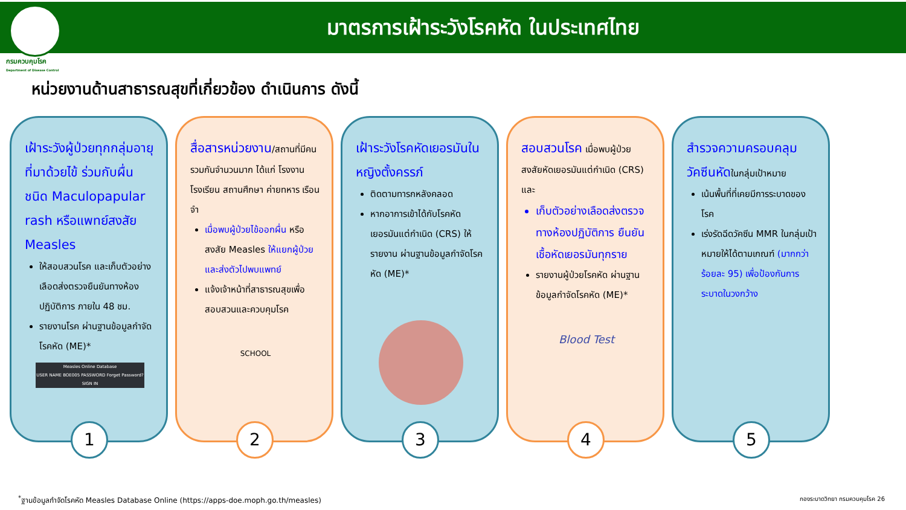มาตรการเฝ้าระวังโรคหัด ในประเทศไทย
กรมควบคุมโรค
Department of Disease Control
หน่วยงานด้านสาธารณสุขที่เกี่ยวข้อง ดำเนินการ ดังนี้
เฝ้าระวังผู้ป่วยทุกกลุ่มอายุ ที่มาด้วยไข้ ร่วมกับผื่นชนิด Maculopapular rash หรือแพทย์สงสัย Measles
ให้สอบสวนโรค และเก็บตัวอย่างเลือดส่งตรวจยืนยันทางห้องปฏิบัติการ ภายใน 48 ชม.
รายงานโรค ผ่านฐานข้อมูลกำจัดโรคหัด (ME)*
Measles Online Database
USER NAME BOE005 PASSWORD Forget Password? SIGN IN
1
สื่อสารหน่วยงาน/สถานที่มีคนรวมกันจำนวนมาก ได้แก่ โรงงาน โรงเรียน สถานศึกษา ค่ายทหาร เรือนจำ
เมื่อพบผู้ป่วยไข้ออกผื่น หรือสงสัย Measles ให้แยกผู้ป่วยและส่งตัวไปพบแพทย์
แจ้งเจ้าหน้าที่สาธารณสุขเพื่อสอบสวนและควบคุมโรค
SCHOOL
2
เฝ้าระวังโรคหัดเยอรมันในหญิงตั้งครรภ์
ติดตามทารกหลังคลอด
หากอาการเข้าได้กับโรคหัดเยอรมันแต่กำเนิด (CRS) ให้รายงาน ผ่านฐานข้อมูลกำจัดโรคหัด (ME)*
3
สอบสวนโรค เมื่อพบผู้ป่วยสงสัยหัดเยอรมันแต่กำเนิด (CRS) และ
เก็บตัวอย่างเลือดส่งตรวจทางห้องปฏิบัติการ ยืนยันเชื้อหัดเยอรมันทุกราย
รายงานผู้ป่วยโรคหัด ผ่านฐานข้อมูลกำจัดโรคหัด (ME)*
Blood Test
4
สำรวจความครอบคลุมวัคซีนหัดในกลุ่มเป้าหมาย
เน้นพื้นที่ที่เคยมีการระบาดของโรค
เร่งรัดฉีดวัคซีน MMR ในกลุ่มเป้าหมายให้ได้ตามเกณฑ์ (มากกว่า ร้อยละ 95) เพื่อป้องกันการระบาดในวงกว้าง
5
<sup>*</sup> ฐานข้อมูลกำจัดโรคหัด Measles Database Online (https://apps-doe.moph.go.th/measles) กองระบาดวิทยา กรมควบคุมโรค 26